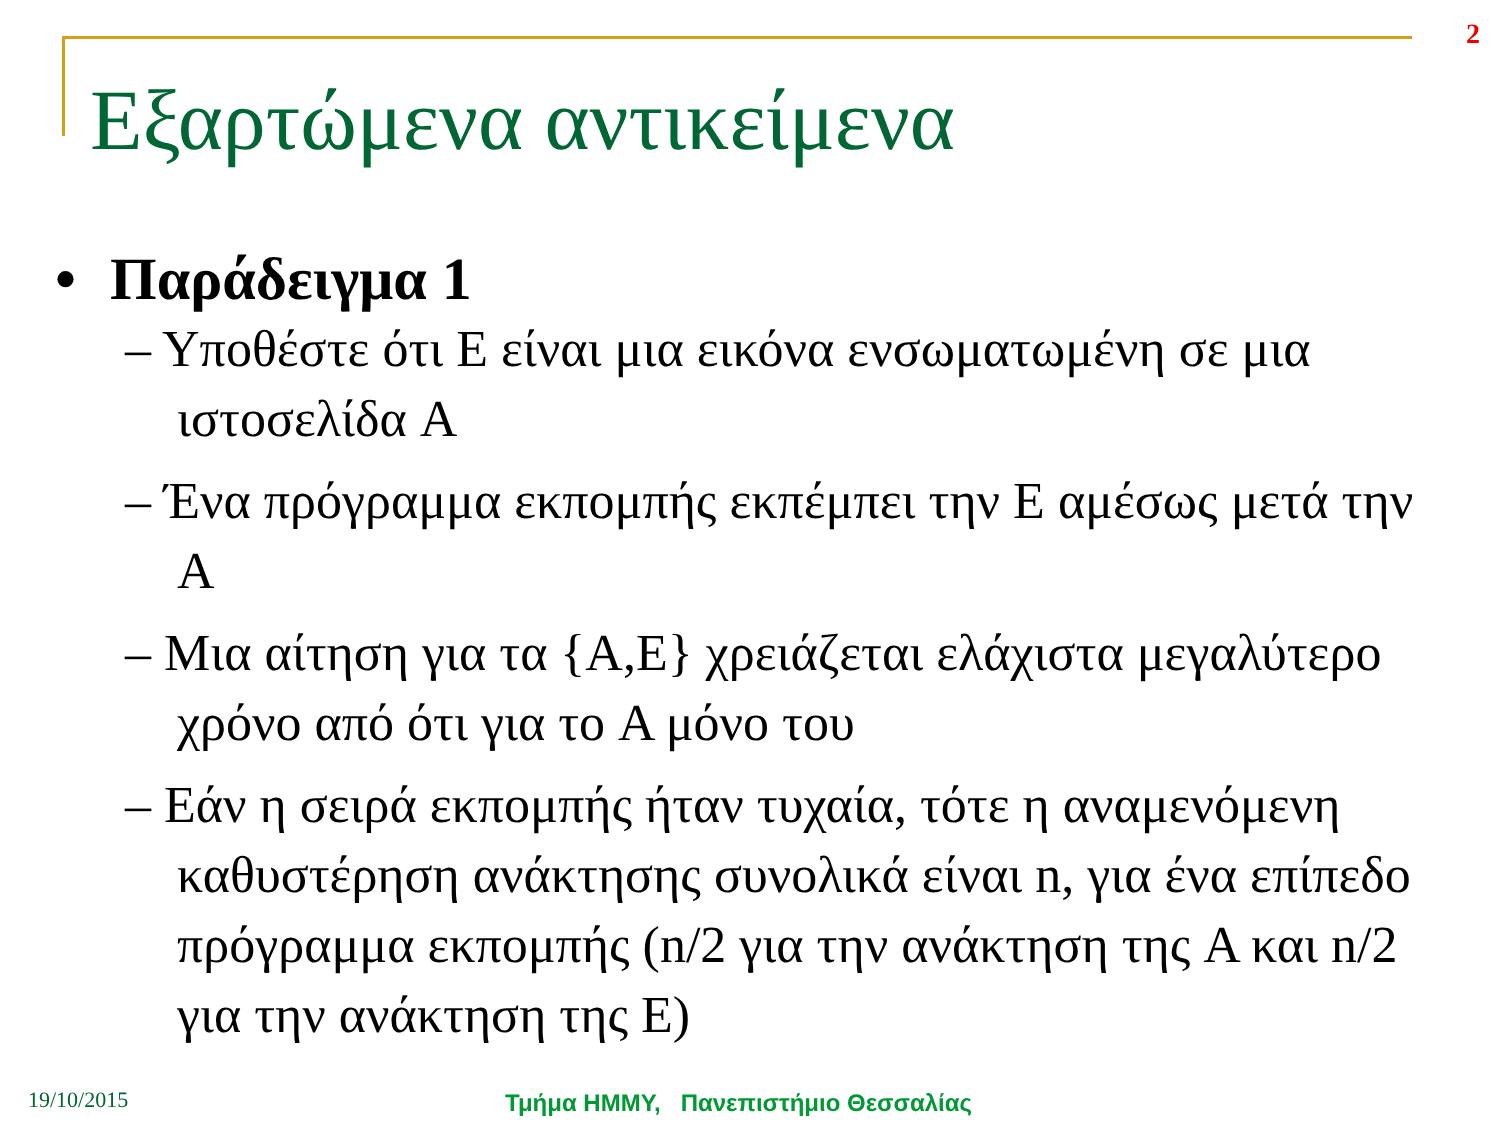2
Εξαρτώμενα αντικείμενα
• Παράδειγμα 1
– Υποθέστε ότι E είναι μια εικόνα ενσωματωμένη σε μια ιστοσελίδα A
– Ένα πρόγραμμα εκπομπής εκπέμπει την E αμέσως μετά την A
– Μια αίτηση για τα {A,E} χρειάζεται ελάχιστα μεγαλύτερο χρόνο από ότι για το A μόνο του
– Εάν η σειρά εκπομπής ήταν τυχαία, τότε η αναμενόμενη καθυστέρηση ανάκτησης συνολικά είναι n, για ένα επίπεδο πρόγραμμα εκπομπής (n/2 για την ανάκτηση της A και n/2 για την ανάκτηση της E)
19/10/2015
Τμήμα ΗΜΜΥ, Πανεπιστήμιο Θεσσαλίας